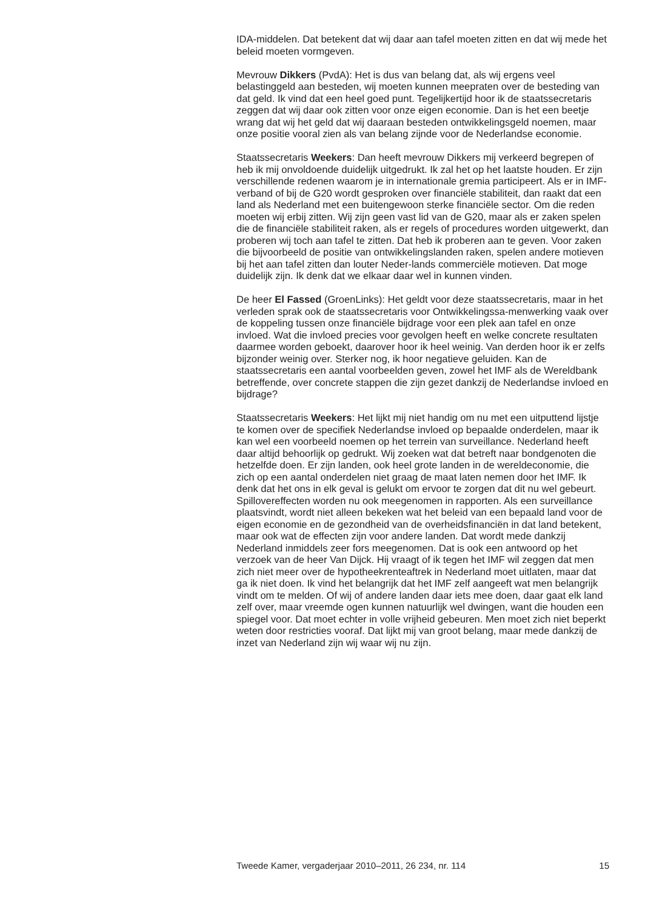IDA-middelen. Dat betekent dat wij daar aan tafel moeten zitten en dat wij mede het beleid moeten vormgeven.
Mevrouw Dikkers (PvdA): Het is dus van belang dat, als wij ergens veel belastinggeld aan besteden, wij moeten kunnen meepraten over de besteding van dat geld. Ik vind dat een heel goed punt. Tegelijkertijd hoor ik de staatssecretaris zeggen dat wij daar ook zitten voor onze eigen economie. Dan is het een beetje wrang dat wij het geld dat wij daaraan besteden ontwikkelingsgeld noemen, maar onze positie vooral zien als van belang zijnde voor de Nederlandse economie.
Staatssecretaris Weekers: Dan heeft mevrouw Dikkers mij verkeerd begrepen of heb ik mij onvoldoende duidelijk uitgedrukt. Ik zal het op het laatste houden. Er zijn verschillende redenen waarom je in internationale gremia participeert. Als er in IMF-verband of bij de G20 wordt gesproken over financiële stabiliteit, dan raakt dat een land als Nederland met een buitengewoon sterke financiële sector. Om die reden moeten wij erbij zitten. Wij zijn geen vast lid van de G20, maar als er zaken spelen die de financiële stabiliteit raken, als er regels of procedures worden uitgewerkt, dan proberen wij toch aan tafel te zitten. Dat heb ik proberen aan te geven. Voor zaken die bijvoorbeeld de positie van ontwikkelingslanden raken, spelen andere motieven bij het aan tafel zitten dan louter Neder-lands commerciële motieven. Dat moge duidelijk zijn. Ik denk dat we elkaar daar wel in kunnen vinden.
De heer El Fassed (GroenLinks): Het geldt voor deze staatssecretaris, maar in het verleden sprak ook de staatssecretaris voor Ontwikkelingssa-menwerking vaak over de koppeling tussen onze financiële bijdrage voor een plek aan tafel en onze invloed. Wat die invloed precies voor gevolgen heeft en welke concrete resultaten daarmee worden geboekt, daarover hoor ik heel weinig. Van derden hoor ik er zelfs bijzonder weinig over. Sterker nog, ik hoor negatieve geluiden. Kan de staatssecretaris een aantal voorbeelden geven, zowel het IMF als de Wereldbank betreffende, over concrete stappen die zijn gezet dankzij de Nederlandse invloed en bijdrage?
Staatssecretaris Weekers: Het lijkt mij niet handig om nu met een uitputtend lijstje te komen over de specifiek Nederlandse invloed op bepaalde onderdelen, maar ik kan wel een voorbeeld noemen op het terrein van surveillance. Nederland heeft daar altijd behoorlijk op gedrukt. Wij zoeken wat dat betreft naar bondgenoten die hetzelfde doen. Er zijn landen, ook heel grote landen in de wereldeconomie, die zich op een aantal onderdelen niet graag de maat laten nemen door het IMF. Ik denk dat het ons in elk geval is gelukt om ervoor te zorgen dat dit nu wel gebeurt. Spillovereffecten worden nu ook meegenomen in rapporten. Als een surveillance plaatsvindt, wordt niet alleen bekeken wat het beleid van een bepaald land voor de eigen economie en de gezondheid van de overheidsfinanciën in dat land betekent, maar ook wat de effecten zijn voor andere landen. Dat wordt mede dankzij Nederland inmiddels zeer fors meegenomen. Dat is ook een antwoord op het verzoek van de heer Van Dijck. Hij vraagt of ik tegen het IMF wil zeggen dat men zich niet meer over de hypotheekrenteaftrek in Nederland moet uitlaten, maar dat ga ik niet doen. Ik vind het belangrijk dat het IMF zelf aangeeft wat men belangrijk vindt om te melden. Of wij of andere landen daar iets mee doen, daar gaat elk land zelf over, maar vreemde ogen kunnen natuurlijk wel dwingen, want die houden een spiegel voor. Dat moet echter in volle vrijheid gebeuren. Men moet zich niet beperkt weten door restricties vooraf. Dat lijkt mij van groot belang, maar mede dankzij de inzet van Nederland zijn wij waar wij nu zijn.
Tweede Kamer, vergaderjaar 2010–2011, 26 234, nr. 114 15